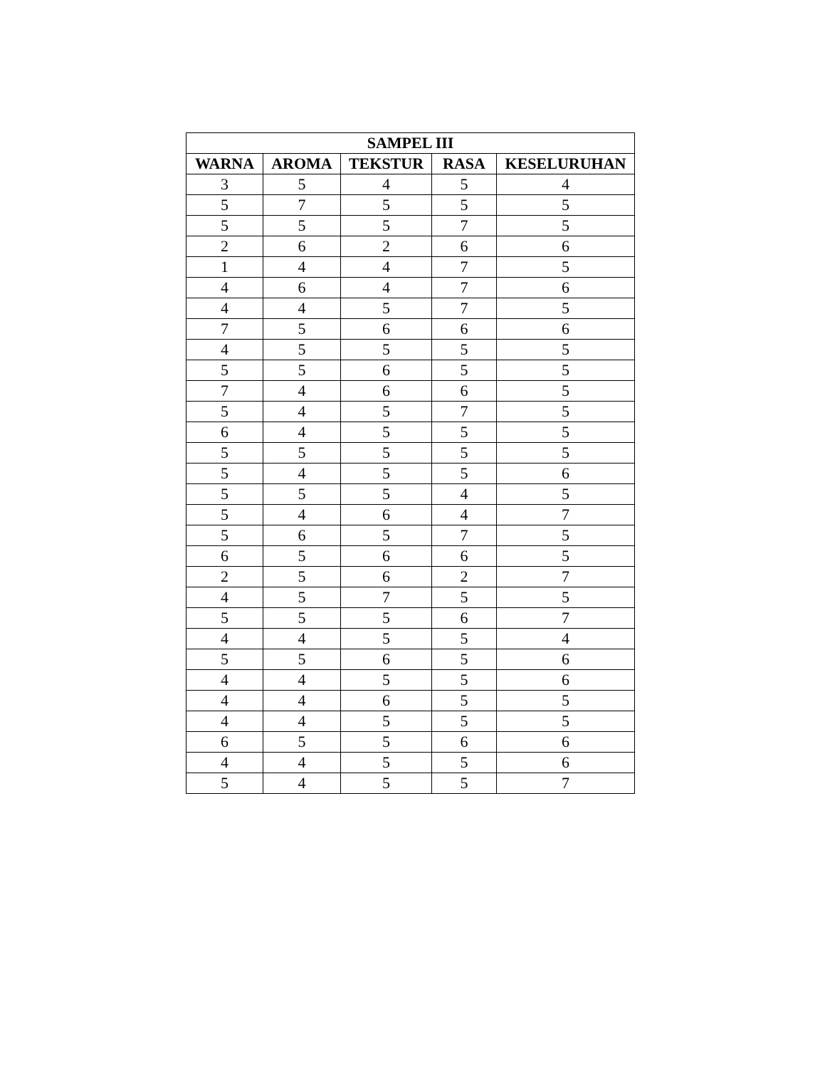| SAMPEL III | | | | |
| --- | --- | --- | --- | --- |
| WARNA | AROMA | TEKSTUR | RASA | KESELURUHAN |
| 3 | 5 | 4 | 5 | 4 |
| 5 | 7 | 5 | 5 | 5 |
| 5 | 5 | 5 | 7 | 5 |
| 2 | 6 | 2 | 6 | 6 |
| 1 | 4 | 4 | 7 | 5 |
| 4 | 6 | 4 | 7 | 6 |
| 4 | 4 | 5 | 7 | 5 |
| 7 | 5 | 6 | 6 | 6 |
| 4 | 5 | 5 | 5 | 5 |
| 5 | 5 | 6 | 5 | 5 |
| 7 | 4 | 6 | 6 | 5 |
| 5 | 4 | 5 | 7 | 5 |
| 6 | 4 | 5 | 5 | 5 |
| 5 | 5 | 5 | 5 | 5 |
| 5 | 4 | 5 | 5 | 6 |
| 5 | 5 | 5 | 4 | 5 |
| 5 | 4 | 6 | 4 | 7 |
| 5 | 6 | 5 | 7 | 5 |
| 6 | 5 | 6 | 6 | 5 |
| 2 | 5 | 6 | 2 | 7 |
| 4 | 5 | 7 | 5 | 5 |
| 5 | 5 | 5 | 6 | 7 |
| 4 | 4 | 5 | 5 | 4 |
| 5 | 5 | 6 | 5 | 6 |
| 4 | 4 | 5 | 5 | 6 |
| 4 | 4 | 6 | 5 | 5 |
| 4 | 4 | 5 | 5 | 5 |
| 6 | 5 | 5 | 6 | 6 |
| 4 | 4 | 5 | 5 | 6 |
| 5 | 4 | 5 | 5 | 7 |